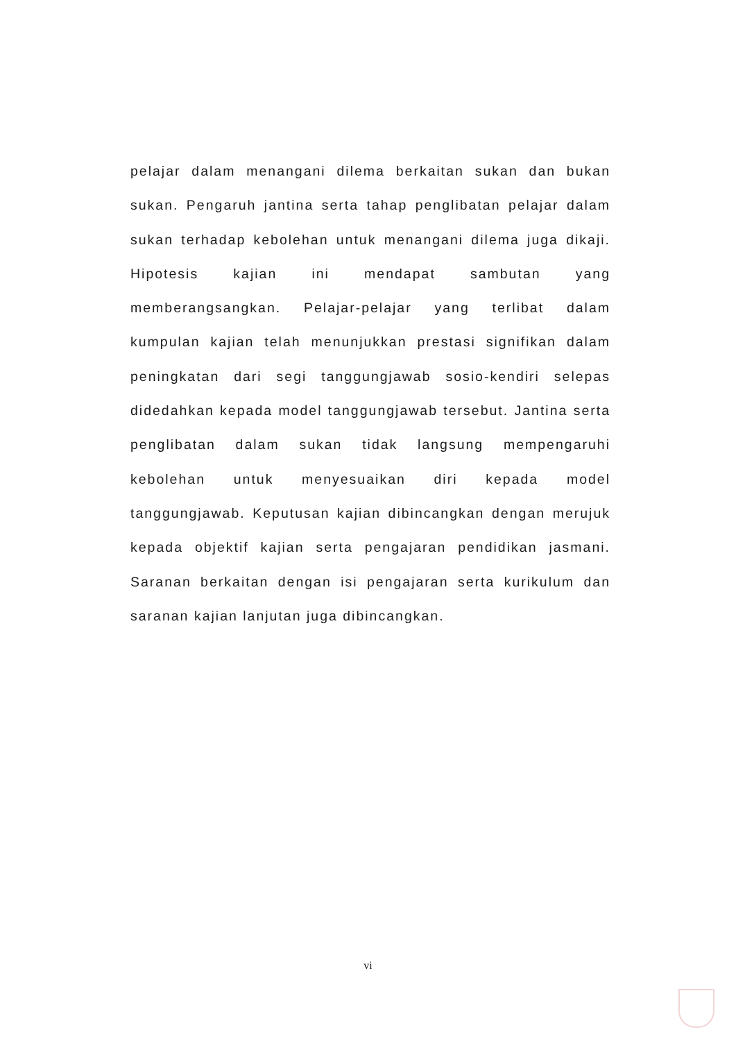pelajar dalam menangani dilema berkaitan sukan dan bukan sukan. Pengaruh jantina serta tahap penglibatan pelajar dalam sukan terhadap kebolehan untuk menangani dilema juga dikaji. Hipotesis kajian ini mendapat sambutan yang memberangsangkan. Pelajar-pelajar yang terlibat dalam kumpulan kajian telah menunjukkan prestasi signifikan dalam peningkatan dari segi tanggungjawab sosio-kendiri selepas didedahkan kepada model tanggungjawab tersebut. Jantina serta penglibatan dalam sukan tidak langsung mempengaruhi kebolehan untuk menyesuaikan diri kepada model tanggungjawab. Keputusan kajian dibincangkan dengan merujuk kepada objektif kajian serta pengajaran pendidikan jasmani. Saranan berkaitan dengan isi pengajaran serta kurikulum dan saranan kajian lanjutan juga dibincangkan.
vi